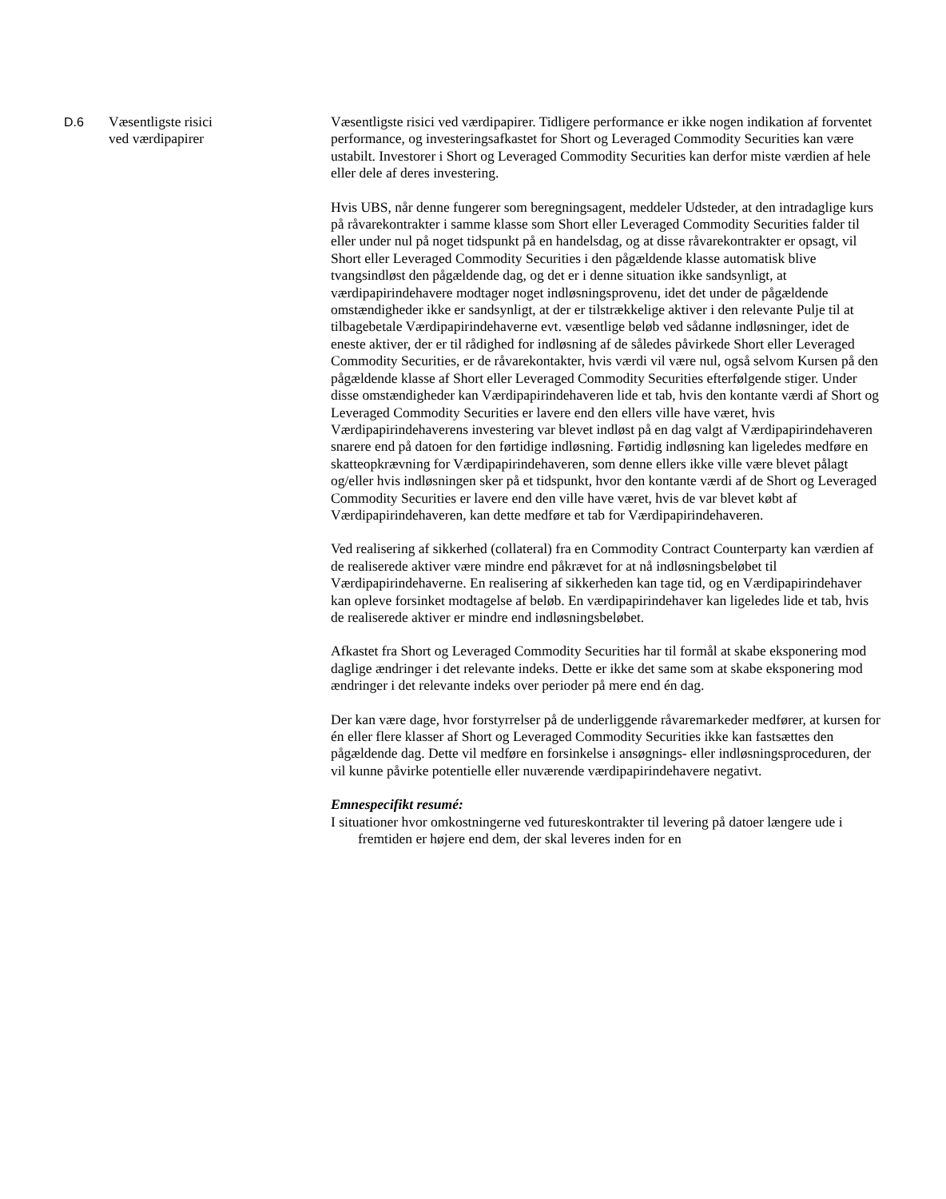D.6
Væsentligste risici
ved værdipapirer
Væsentligste risici ved værdipapirer. Tidligere performance er ikke nogen indikation af forventet performance, og investeringsafkastet for Short og Leveraged Commodity Securities kan være ustabilt. Investorer i Short og Leveraged Commodity Securities kan derfor miste værdien af hele eller dele af deres investering.
Hvis UBS, når denne fungerer som beregningsagent, meddeler Udsteder, at den intradaglige kurs på råvarekontrakter i samme klasse som Short eller Leveraged Commodity Securities falder til eller under nul på noget tidspunkt på en handelsdag, og at disse råvarekontrakter er opsagt, vil Short eller Leveraged Commodity Securities i den pågældende klasse automatisk blive tvangsindløst den pågældende dag, og det er i denne situation ikke sandsynligt, at værdipapirindehavere modtager noget indløsningsprovenu, idet det under de pågældende omstændigheder ikke er sandsynligt, at der er tilstrækkelige aktiver i den relevante Pulje til at tilbagebetale Værdipapirindehaverne evt. væsentlige beløb ved sådanne indløsninger, idet de eneste aktiver, der er til rådighed for indløsning af de således påvirkede Short eller Leveraged Commodity Securities, er de råvarekontakter, hvis værdi vil være nul, også selvom Kursen på den pågældende klasse af Short eller Leveraged Commodity Securities efterfølgende stiger. Under disse omstændigheder kan Værdipapirindehaveren lide et tab, hvis den kontante værdi af Short og Leveraged Commodity Securities er lavere end den ellers ville have været, hvis Værdipapirindehaverens investering var blevet indløst på en dag valgt af Værdipapirindehaveren snarere end på datoen for den førtidige indløsning. Førtidig indløsning kan ligeledes medføre en skatteopkrævning for Værdipapirindehaveren, som denne ellers ikke ville være blevet pålagt og/eller hvis indløsningen sker på et tidspunkt, hvor den kontante værdi af de Short og Leveraged Commodity Securities er lavere end den ville have været, hvis de var blevet købt af Værdipapirindehaveren, kan dette medføre et tab for Værdipapirindehaveren.
Ved realisering af sikkerhed (collateral) fra en Commodity Contract Counterparty kan værdien af de realiserede aktiver være mindre end påkrævet for at nå indløsningsbeløbet til Værdipapirindehaverne. En realisering af sikkerheden kan tage tid, og en Værdipapirindehaver kan opleve forsinket modtagelse af beløb. En værdipapirindehaver kan ligeledes lide et tab, hvis de realiserede aktiver er mindre end indløsningsbeløbet.
Afkastet fra Short og Leveraged Commodity Securities har til formål at skabe eksponering mod daglige ændringer i det relevante indeks. Dette er ikke det same som at skabe eksponering mod ændringer i det relevante indeks over perioder på mere end én dag.
Der kan være dage, hvor forstyrrelser på de underliggende råvaremarkeder medfører, at kursen for én eller flere klasser af Short og Leveraged Commodity Securities ikke kan fastsættes den pågældende dag. Dette vil medføre en forsinkelse i ansøgnings- eller indløsningsproceduren, der vil kunne påvirke potentielle eller nuværende værdipapirindehavere negativt.
Emnespecifikt resumé:
I situationer hvor omkostningerne ved futureskontrakter til levering på datoer længere ude i fremtiden er højere end dem, der skal leveres inden for en